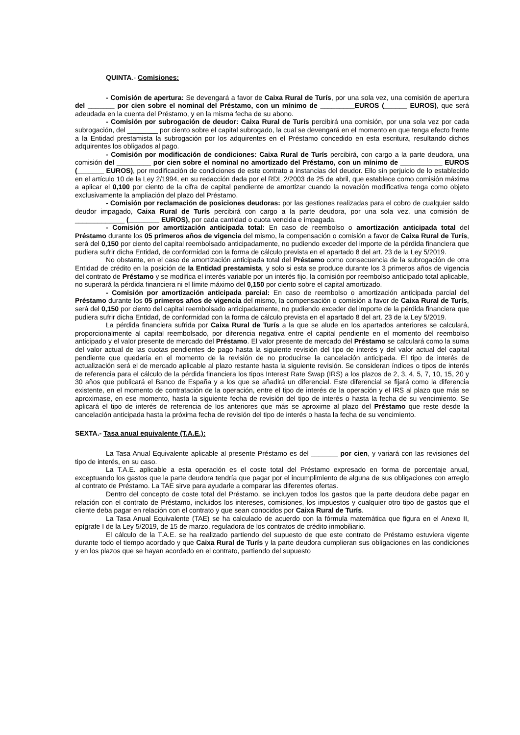QUINTA.- Comisiones:
- Comisión de apertura: Se devengará a favor de Caixa Rural de Turís, por una sola vez, una comisión de apertura del _______ por cien sobre el nominal del Préstamo, con un mínimo de _________EUROS (______ EUROS), que será adeudada en la cuenta del Préstamo, y en la misma fecha de su abono.
- Comisión por subrogación de deudor: Caixa Rural de Turís percibirá una comisión, por una sola vez por cada subrogación, del ________ por ciento sobre el capital subrogado, la cual se devengará en el momento en que tenga efecto frente a la Entidad prestamista la subrogación por los adquirentes en el Préstamo concedido en esta escritura, resultando dichos adquirentes los obligados al pago.
- Comisión por modificación de condiciones: Caixa Rural de Turís percibirá, con cargo a la parte deudora, una comisión del _________ por cien sobre el nominal no amortizado del Préstamo, con un mínimo de ___________ EUROS (_______ EUROS), por modificación de condiciones de este contrato a instancias del deudor. Ello sin perjuicio de lo establecido en el artículo 10 de la Ley 2/1994, en su redacción dada por el RDL 2/2003 de 25 de abril, que establece como comisión máxima a aplicar el 0,100 por ciento de la cifra de capital pendiente de amortizar cuando la novación modificativa tenga como objeto exclusivamente la ampliación del plazo del Préstamo.
- Comisión por reclamación de posiciones deudoras: por las gestiones realizadas para el cobro de cualquier saldo deudor impagado, Caixa Rural de Turís percibirá con cargo a la parte deudora, por una sola vez, una comisión de _____________ (________ EUROS), por cada cantidad o cuota vencida e impagada.
- Comisión por amortización anticipada total: En caso de reembolso o amortización anticipada total del Préstamo durante los 05 primeros años de vigencia del mismo, la compensación o comisión a favor de Caixa Rural de Turís, será del 0,150 por ciento del capital reembolsado anticipadamente, no pudiendo exceder del importe de la pérdida financiera que pudiera sufrir dicha Entidad, de conformidad con la forma de cálculo prevista en el apartado 8 del art. 23 de la Ley 5/2019.
No obstante, en el caso de amortización anticipada total del Préstamo como consecuencia de la subrogación de otra Entidad de crédito en la posición de la Entidad prestamista, y solo si esta se produce durante los 3 primeros años de vigencia del contrato de Préstamo y se modifica el interés variable por un interés fijo, la comisión por reembolso anticipado total aplicable, no superará la pérdida financiera ni el límite máximo del 0,150 por ciento sobre el capital amortizado.
- Comisión por amortización anticipada parcial: En caso de reembolso o amortización anticipada parcial del Préstamo durante los 05 primeros años de vigencia del mismo, la compensación o comisión a favor de Caixa Rural de Turís, será del 0,150 por ciento del capital reembolsado anticipadamente, no pudiendo exceder del importe de la pérdida financiera que pudiera sufrir dicha Entidad, de conformidad con la forma de cálculo prevista en el apartado 8 del art. 23 de la Ley 5/2019.
La pérdida financiera sufrida por Caixa Rural de Turís a la que se alude en los apartados anteriores se calculará, proporcionalmente al capital reembolsado, por diferencia negativa entre el capital pendiente en el momento del reembolso anticipado y el valor presente de mercado del Préstamo. El valor presente de mercado del Préstamo se calculará como la suma del valor actual de las cuotas pendientes de pago hasta la siguiente revisión del tipo de interés y del valor actual del capital pendiente que quedaría en el momento de la revisión de no producirse la cancelación anticipada. El tipo de interés de actualización será el de mercado aplicable al plazo restante hasta la siguiente revisión. Se consideran índices o tipos de interés de referencia para el cálculo de la pérdida financiera los tipos Interest Rate Swap (IRS) a los plazos de 2, 3, 4, 5, 7, 10, 15, 20 y 30 años que publicará el Banco de España y a los que se añadirá un diferencial. Este diferencial se fijará como la diferencia existente, en el momento de contratación de la operación, entre el tipo de interés de la operación y el IRS al plazo que más se aproximase, en ese momento, hasta la siguiente fecha de revisión del tipo de interés o hasta la fecha de su vencimiento. Se aplicará el tipo de interés de referencia de los anteriores que más se aproxime al plazo del Préstamo que reste desde la cancelación anticipada hasta la próxima fecha de revisión del tipo de interés o hasta la fecha de su vencimiento.
SEXTA.- Tasa anual equivalente (T.A.E.):
La Tasa Anual Equivalente aplicable al presente Préstamo es del _______ por cien, y variará con las revisiones del tipo de interés, en su caso.
La T.A.E. aplicable a esta operación es el coste total del Préstamo expresado en forma de porcentaje anual, exceptuando los gastos que la parte deudora tendría que pagar por el incumplimiento de alguna de sus obligaciones con arreglo al contrato de Préstamo. La TAE sirve para ayudarle a comparar las diferentes ofertas.
Dentro del concepto de coste total del Préstamo, se incluyen todos los gastos que la parte deudora debe pagar en relación con el contrato de Préstamo, incluidos los intereses, comisiones, los impuestos y cualquier otro tipo de gastos que el cliente deba pagar en relación con el contrato y que sean conocidos por Caixa Rural de Turís.
La Tasa Anual Equivalente (TAE) se ha calculado de acuerdo con la fórmula matemática que figura en el Anexo II, epígrafe I de la Ley 5/2019, de 15 de marzo, reguladora de los contratos de crédito inmobiliario.
El cálculo de la T.A.E. se ha realizado partiendo del supuesto de que este contrato de Préstamo estuviera vigente durante todo el tiempo acordado y que Caixa Rural de Turís y la parte deudora cumplieran sus obligaciones en las condiciones y en los plazos que se hayan acordado en el contrato, partiendo del supuesto